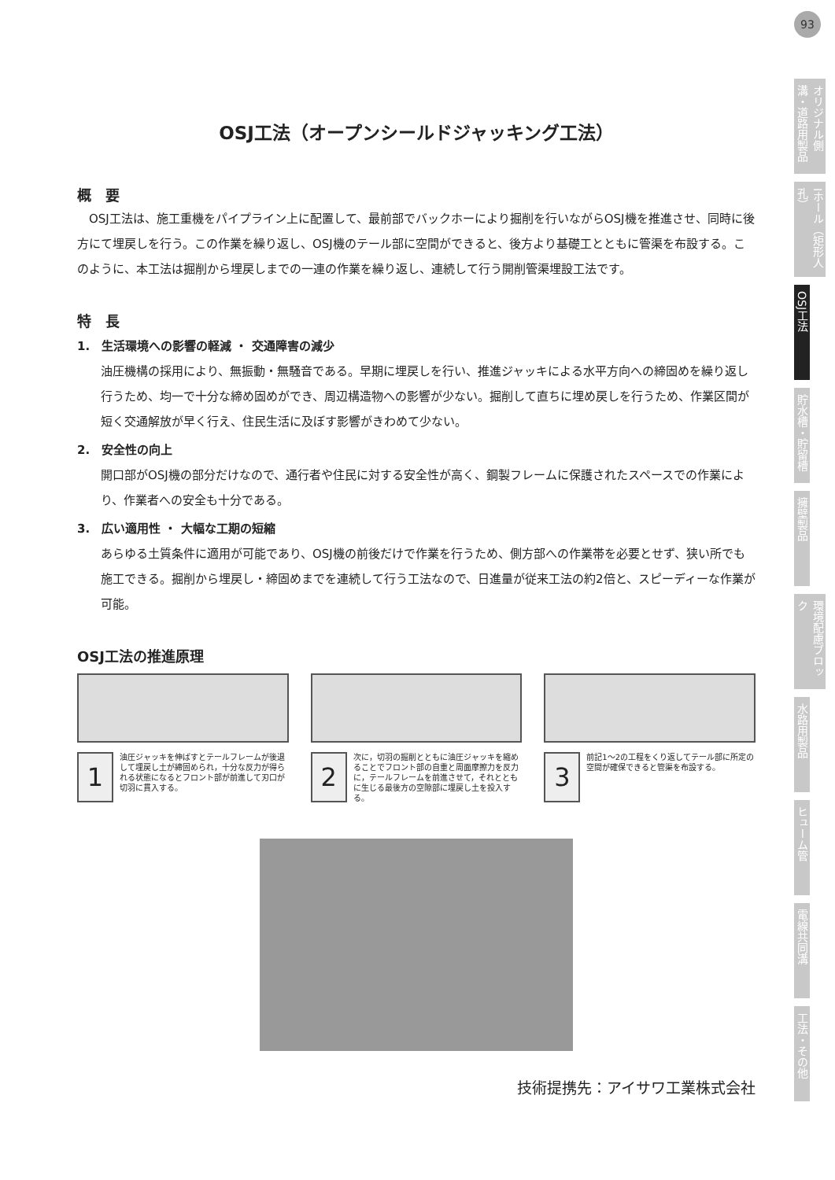93
オリジナル側溝・道路用製品
Iホール（矩形人孔）
OSJ工法
貯水槽・貯留槽
擁壁製品
環境配慮ブロック
水路用製品
ヒューム管
電線共同溝
工法・その他
OSJ工法（オープンシールドジャッキング工法）
概　要
　OSJ工法は、施工重機をパイプライン上に配置して、最前部でバックホーにより掘削を行いながらOSJ機を推進させ、同時に後方にて埋戻しを行う。この作業を繰り返し、OSJ機のテール部に空間ができると、後方より基礎工とともに管渠を布設する。このように、本工法は掘削から埋戻しまでの一連の作業を繰り返し、連続して行う開削管渠埋設工法です。
特　長
1.　生活環境への影響の軽減 ・ 交通障害の減少
油圧機構の採用により、無振動・無騒音である。早期に埋戻しを行い、推進ジャッキによる水平方向への締固めを繰り返し行うため、均一で十分な締め固めができ、周辺構造物への影響が少ない。掘削して直ちに埋め戻しを行うため、作業区間が短く交通解放が早く行え、住民生活に及ぼす影響がきわめて少ない。
2.　安全性の向上
開口部がOSJ機の部分だけなので、通行者や住民に対する安全性が高く、鋼製フレームに保護されたスペースでの作業により、作業者への安全も十分である。
3.　広い適用性 ・ 大幅な工期の短縮
あらゆる土質条件に適用が可能であり、OSJ機の前後だけで作業を行うため、側方部への作業帯を必要とせず、狭い所でも施工できる。掘削から埋戻し・締固めまでを連続して行う工法なので、日進量が従来工法の約2倍と、スピーディーな作業が可能。
OSJ工法の推進原理
1
油圧ジャッキを伸ばすとテールフレームが後退して埋戻し土が締固められ，十分な反力が得られる状態になるとフロント部が前進して刃口が切羽に貫入する。
2
次に，切羽の掘削とともに油圧ジャッキを縮めることでフロント部の自重と周面摩擦力を反力に，テールフレームを前進させて，それとともに生じる最後方の空隙部に埋戻し土を投入する。
3
前記1～2の工程をくり返してテール部に所定の空間が確保できると管渠を布設する。
技術提携先：アイサワ工業株式会社